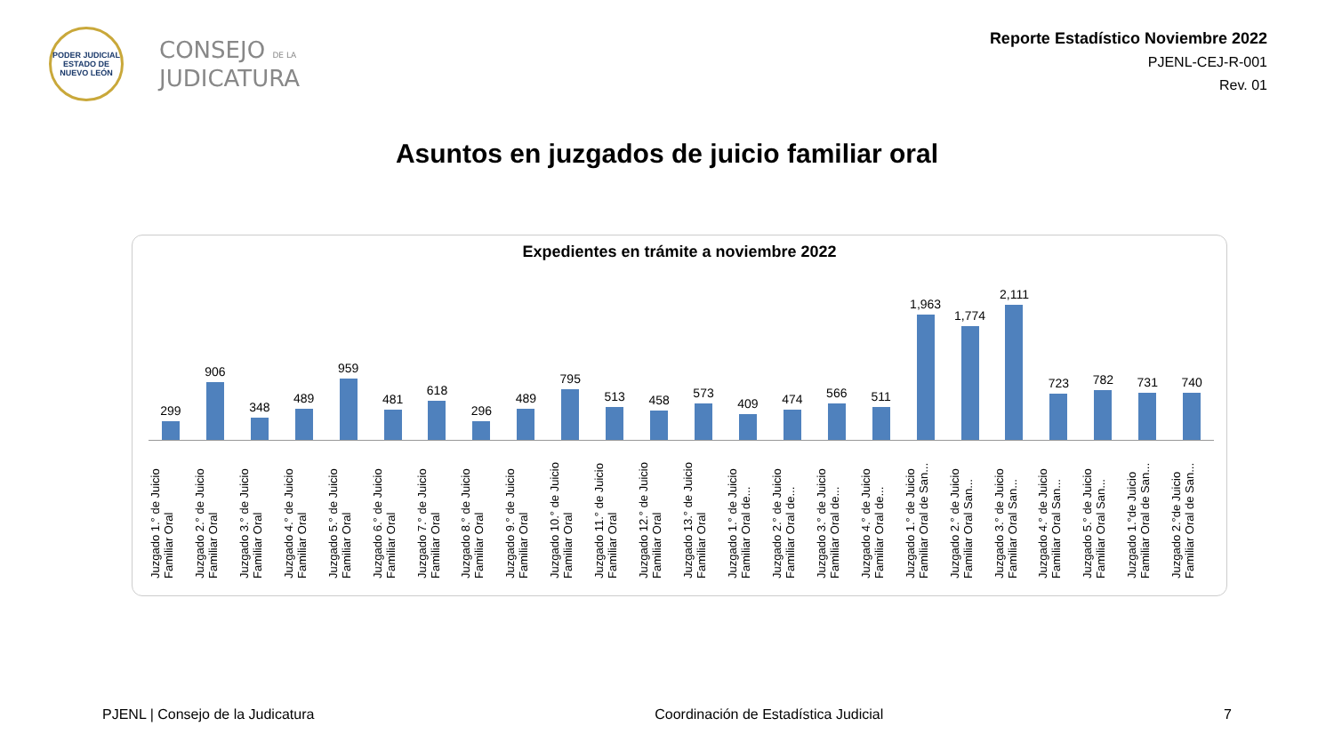PODER JUDICIAL
ESTADO DE NUEVO LEÓN
CONSEJO DE LA
JUDICATURA
Reporte Estadístico Noviembre 2022
PJENL-CEJ-R-001
Rev. 01
Asuntos en juzgados de juicio familiar oral
Expedientes en trámite a noviembre 2022
299
906
348
489
959
481
618
296
489
795
513
458
573
409
474
566
511
1,963
1,774
2,111
723
782
731
740
Juzgado 1.° de Juicio
Familiar Oral
Juzgado 2.° de Juicio
Familiar Oral
Juzgado 3.° de Juicio
Familiar Oral
Juzgado 4.° de Juicio
Familiar Oral
Juzgado 5.° de Juicio
Familiar Oral
Juzgado 6.° de Juicio
Familiar Oral
Juzgado 7.° de Juicio
Familiar Oral
Juzgado 8.° de Juicio
Familiar Oral
Juzgado 9.° de Juicio
Familiar Oral
Juzgado 10.° de Juicio
Familiar Oral
Juzgado 11.° de Juicio
Familiar Oral
Juzgado 12.° de Juicio
Familiar Oral
Juzgado 13.° de Juicio
Familiar Oral
Juzgado 1.° de Juicio
Familiar Oral de...
Juzgado 2.° de Juicio
Familiar Oral de...
Juzgado 3.° de Juicio
Familiar Oral de...
Juzgado 4.° de Juicio
Familiar Oral de...
Juzgado 1.° de Juicio
Familiar Oral de San...
Juzgado 2.° de Juicio
Familiar Oral San...
Juzgado 3.° de Juicio
Familiar Oral San...
Juzgado 4.° de Juicio
Familiar Oral San...
Juzgado 5.° de Juicio
Familiar Oral San...
Juzgado 1.°de Juicio
Familiar Oral de San...
Juzgado 2.°de Juicio
Familiar Oral de San...
PJENL | Consejo de la Judicatura Coordinación de Estadística Judicial 7